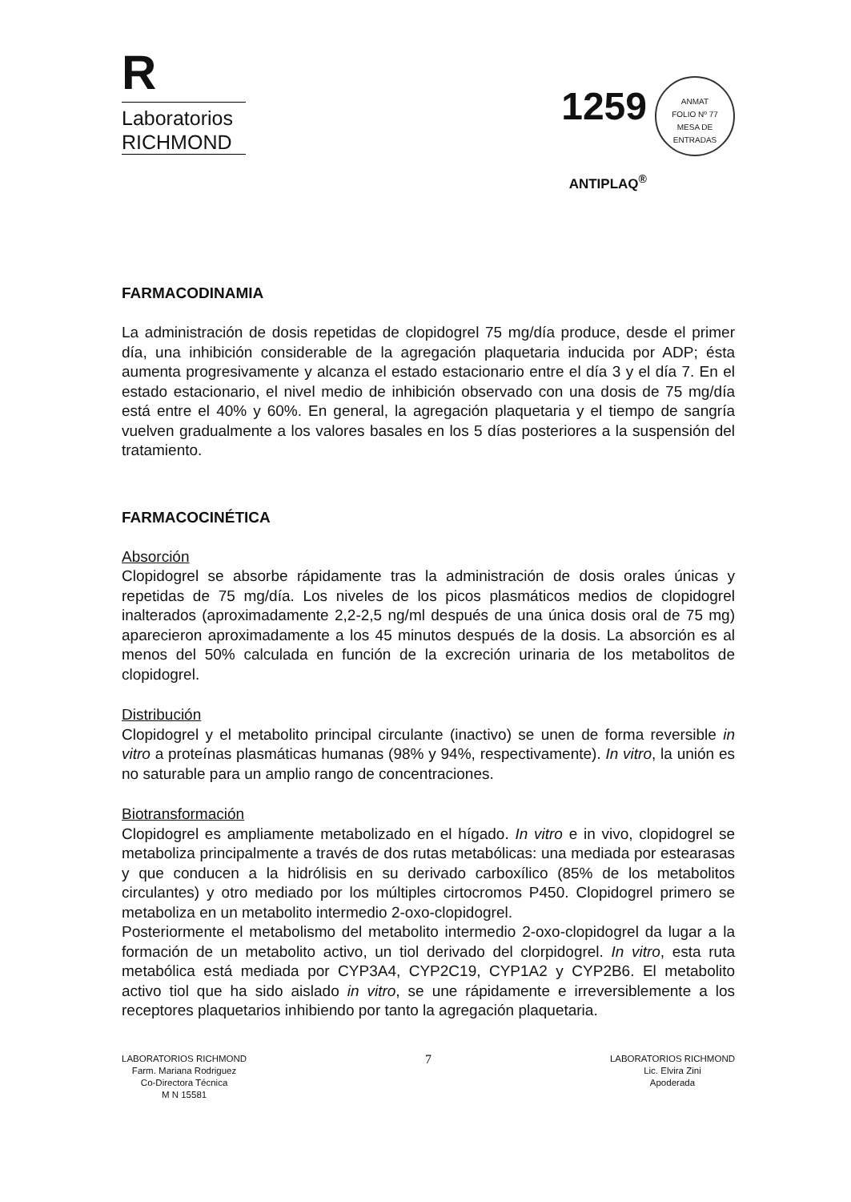R
Laboratorios
RICHMOND
1259 ANMAT
FOLIO Nº 77
MESA DE ENTRADAS
ANTIPLAQ<sup>®</sup>
FARMACODINAMIA
La administración de dosis repetidas de clopidogrel 75 mg/día produce, desde el primer día, una inhibición considerable de la agregación plaquetaria inducida por ADP; ésta aumenta progresivamente y alcanza el estado estacionario entre el día 3 y el día 7. En el estado estacionario, el nivel medio de inhibición observado con una dosis de 75 mg/día está entre el 40% y 60%. En general, la agregación plaquetaria y el tiempo de sangría vuelven gradualmente a los valores basales en los 5 días posteriores a la suspensión del tratamiento.
FARMACOCINÉTICA
Absorción
Clopidogrel se absorbe rápidamente tras la administración de dosis orales únicas y repetidas de 75 mg/día. Los niveles de los picos plasmáticos medios de clopidogrel inalterados (aproximadamente 2,2-2,5 ng/ml después de una única dosis oral de 75 mg) aparecieron aproximadamente a los 45 minutos después de la dosis. La absorción es al menos del 50% calculada en función de la excreción urinaria de los metabolitos de clopidogrel.
Distribución
Clopidogrel y el metabolito principal circulante (inactivo) se unen de forma reversible in vitro a proteínas plasmáticas humanas (98% y 94%, respectivamente). In vitro, la unión es no saturable para un amplio rango de concentraciones.
Biotransformación
Clopidogrel es ampliamente metabolizado en el hígado. In vitro e in vivo, clopidogrel se metaboliza principalmente a través de dos rutas metabólicas: una mediada por estearasas y que conducen a la hidrólisis en su derivado carboxílico (85% de los metabolitos circulantes) y otro mediado por los múltiples cirtocromos P450. Clopidogrel primero se metaboliza en un metabolito intermedio 2-oxo-clopidogrel.
Posteriormente el metabolismo del metabolito intermedio 2-oxo-clopidogrel da lugar a la formación de un metabolito activo, un tiol derivado del clorpidogrel. In vitro, esta ruta metabólica está mediada por CYP3A4, CYP2C19, CYP1A2 y CYP2B6. El metabolito activo tiol que ha sido aislado in vitro, se une rápidamente e irreversiblemente a los receptores plaquetarios inhibiendo por tanto la agregación plaquetaria.
LABORATORIOS RICHMOND
Farm. Mariana Rodriguez
Co-Directora Técnica
M N 15581
7
LABORATORIOS RICHMOND
Lic. Elvira Zini
Apoderada